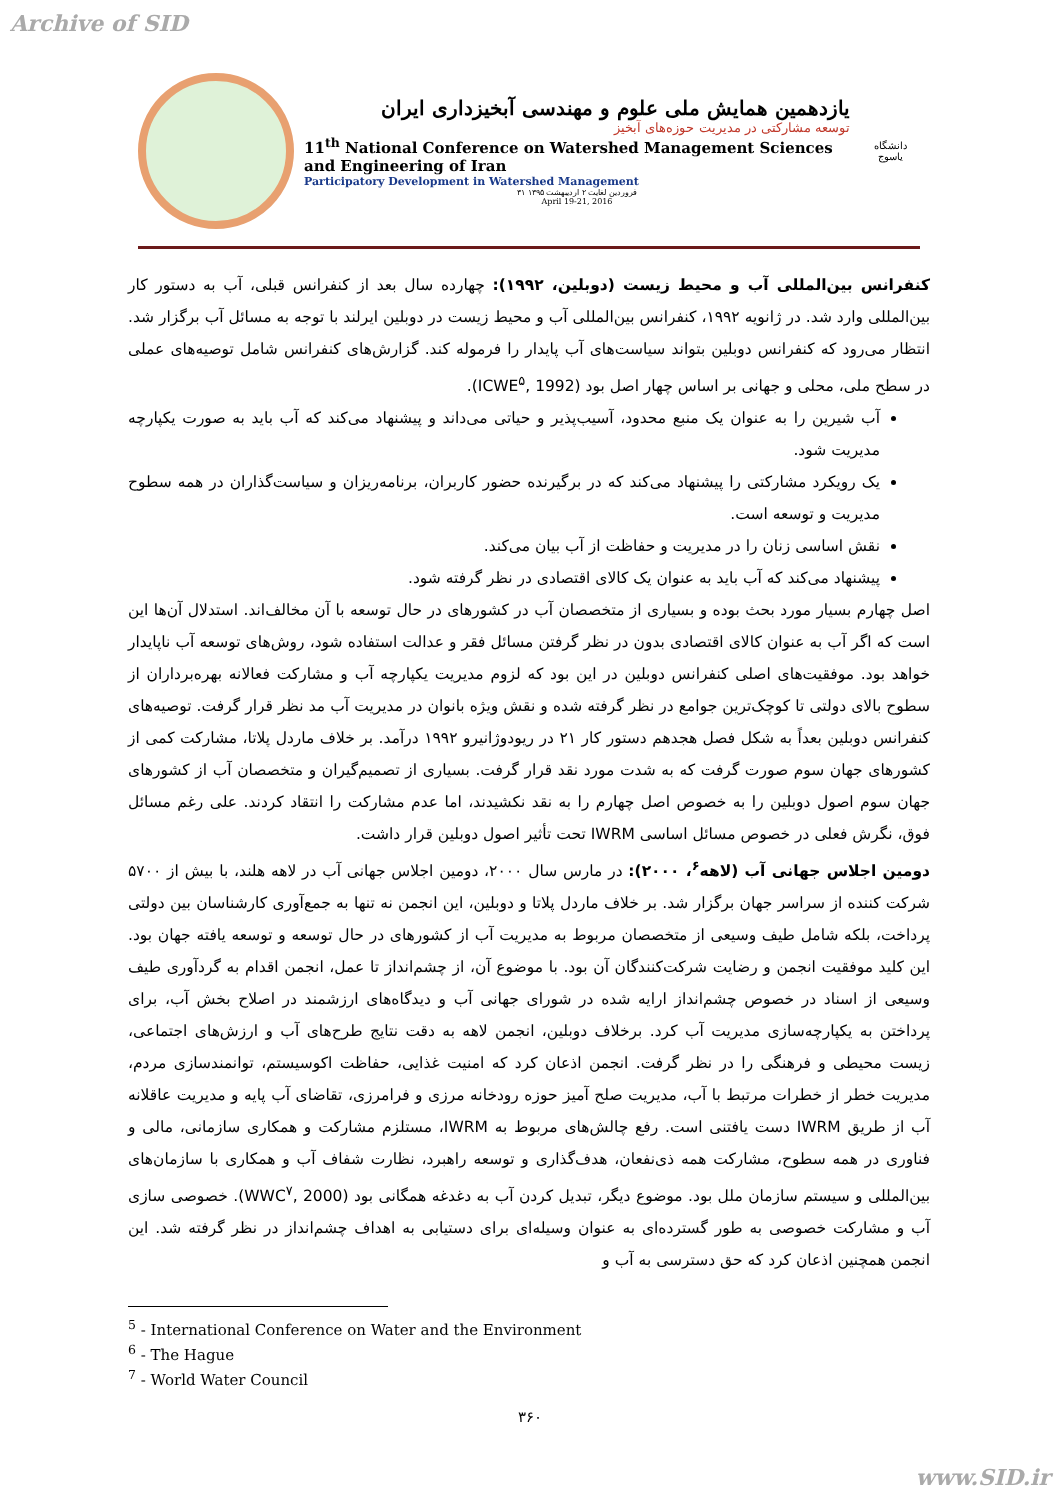Archive of SID
یازدهمین همایش ملی علوم و مهندسی آبخیزداری ایران
توسعه مشارکتی در مدیریت حوزه‌های آبخیز
11<sup>th</sup> National Conference on Watershed Management Sciences and Engineering of Iran
Participatory Development in Watershed Management
۳۱ فروردین لغایت ۲ اردیبهشت ۱۳۹۵
April 19-21, 2016
دانشگاه یاسوج
کنفرانس بین‌المللی آب و محیط زیست (دوبلین، ۱۹۹۲): چهارده سال بعد از کنفرانس قبلی، آب به دستور کار بین‌المللی وارد شد. در ژانویه ۱۹۹۲، کنفرانس بین‌المللی آب و محیط زیست در دوبلین ایرلند با توجه به مسائل آب برگزار شد. انتظار می‌رود که کنفرانس دوبلین بتواند سیاست‌های آب پایدار را فرموله کند. گزارش‌های کنفرانس شامل توصیه‌های عملی در سطح ملی، محلی و جهانی بر اساس چهار اصل بود (ICWE<sup>۵</sup>, 1992).
آب شیرین را به عنوان یک منبع محدود، آسیب‌پذیر و حیاتی می‌داند و پیشنهاد می‌کند که آب باید به صورت یکپارچه مدیریت شود.
یک رویکرد مشارکتی را پیشنهاد می‌کند که در برگیرنده حضور کاربران، برنامه‌ریزان و سیاست‌گذاران در همه سطوح مدیریت و توسعه است.
نقش اساسی زنان را در مدیریت و حفاظت از آب بیان می‌کند.
پیشنهاد می‌کند که آب باید به عنوان یک کالای اقتصادی در نظر گرفته شود.
اصل چهارم بسیار مورد بحث بوده و بسیاری از متخصصان آب در کشورهای در حال توسعه با آن مخالف‌اند. استدلال آن‌ها این است که اگر آب به عنوان کالای اقتصادی بدون در نظر گرفتن مسائل فقر و عدالت استفاده شود، روش‌های توسعه آب ناپایدار خواهد بود. موفقیت‌های اصلی کنفرانس دوبلین در این بود که لزوم مدیریت یکپارچه آب و مشارکت فعالانه بهره‌برداران از سطوح بالای دولتی تا کوچک‌ترین جوامع در نظر گرفته شده و نقش ویژه بانوان در مدیریت آب مد نظر قرار گرفت. توصیه‌های کنفرانس دوبلین بعداً به شکل فصل هجدهم دستور کار ۲۱ در ریودوژانیرو ۱۹۹۲ درآمد. بر خلاف ماردل پلاتا، مشارکت کمی از کشورهای جهان سوم صورت گرفت که به شدت مورد نقد قرار گرفت. بسیاری از تصمیم‌گیران و متخصصان آب از کشورهای جهان سوم اصول دوبلین را به خصوص اصل چهارم را به نقد نکشیدند، اما عدم مشارکت را انتقاد کردند. علی رغم مسائل فوق، نگرش فعلی در خصوص مسائل اساسی IWRM تحت تأثیر اصول دوبلین قرار داشت.
دومین اجلاس جهانی آب (لاهه<sup>۶</sup>، ۲۰۰۰): در مارس سال ۲۰۰۰، دومین اجلاس جهانی آب در لاهه هلند، با بیش از ۵۷۰۰ شرکت کننده از سراسر جهان برگزار شد. بر خلاف ماردل پلاتا و دوبلین، این انجمن نه تنها به جمع‌آوری کارشناسان بین دولتی پرداخت، بلکه شامل طیف وسیعی از متخصصان مربوط به مدیریت آب از کشورهای در حال توسعه و توسعه یافته جهان بود. این کلید موفقیت انجمن و رضایت شرکت‌کنندگان آن بود. با موضوع آن، از چشم‌انداز تا عمل، انجمن اقدام به گردآوری طیف وسیعی از اسناد در خصوص چشم‌انداز ارایه شده در شورای جهانی آب و دیدگاه‌های ارزشمند در اصلاح بخش آب، برای پرداختن به یکپارچه‌سازی مدیریت آب کرد. برخلاف دوبلین، انجمن لاهه به دقت نتایج طرح‌های آب و ارزش‌های اجتماعی، زیست محیطی و فرهنگی را در نظر گرفت. انجمن اذعان کرد که امنیت غذایی، حفاظت اکوسیستم، توانمندسازی مردم، مدیریت خطر از خطرات مرتبط با آب، مدیریت صلح آمیز حوزه رودخانه مرزی و فرامرزی، تقاضای آب پایه و مدیریت عاقلانه آب از طریق IWRM دست یافتنی است. رفع چالش‌های مربوط به IWRM، مستلزم مشارکت و همکاری سازمانی، مالی و فناوری در همه سطوح، مشارکت همه ذی‌نفعان، هدف‌گذاری و توسعه راهبرد، نظارت شفاف آب و همکاری با سازمان‌های بین‌المللی و سیستم سازمان ملل بود. موضوع دیگر، تبدیل کردن آب به دغدغه همگانی بود (WWC<sup>۷</sup>, 2000). خصوصی سازی آب و مشارکت خصوصی به طور گسترده‌ای به عنوان وسیله‌ای برای دستیابی به اهداف چشم‌انداز در نظر گرفته شد. این انجمن همچنین اذعان کرد که حق دسترسی به آب و
<sup>5</sup> - International Conference on Water and the Environment
<sup>6</sup> - The Hague
<sup>7</sup> - World Water Council
۳۶۰
www.SID.ir